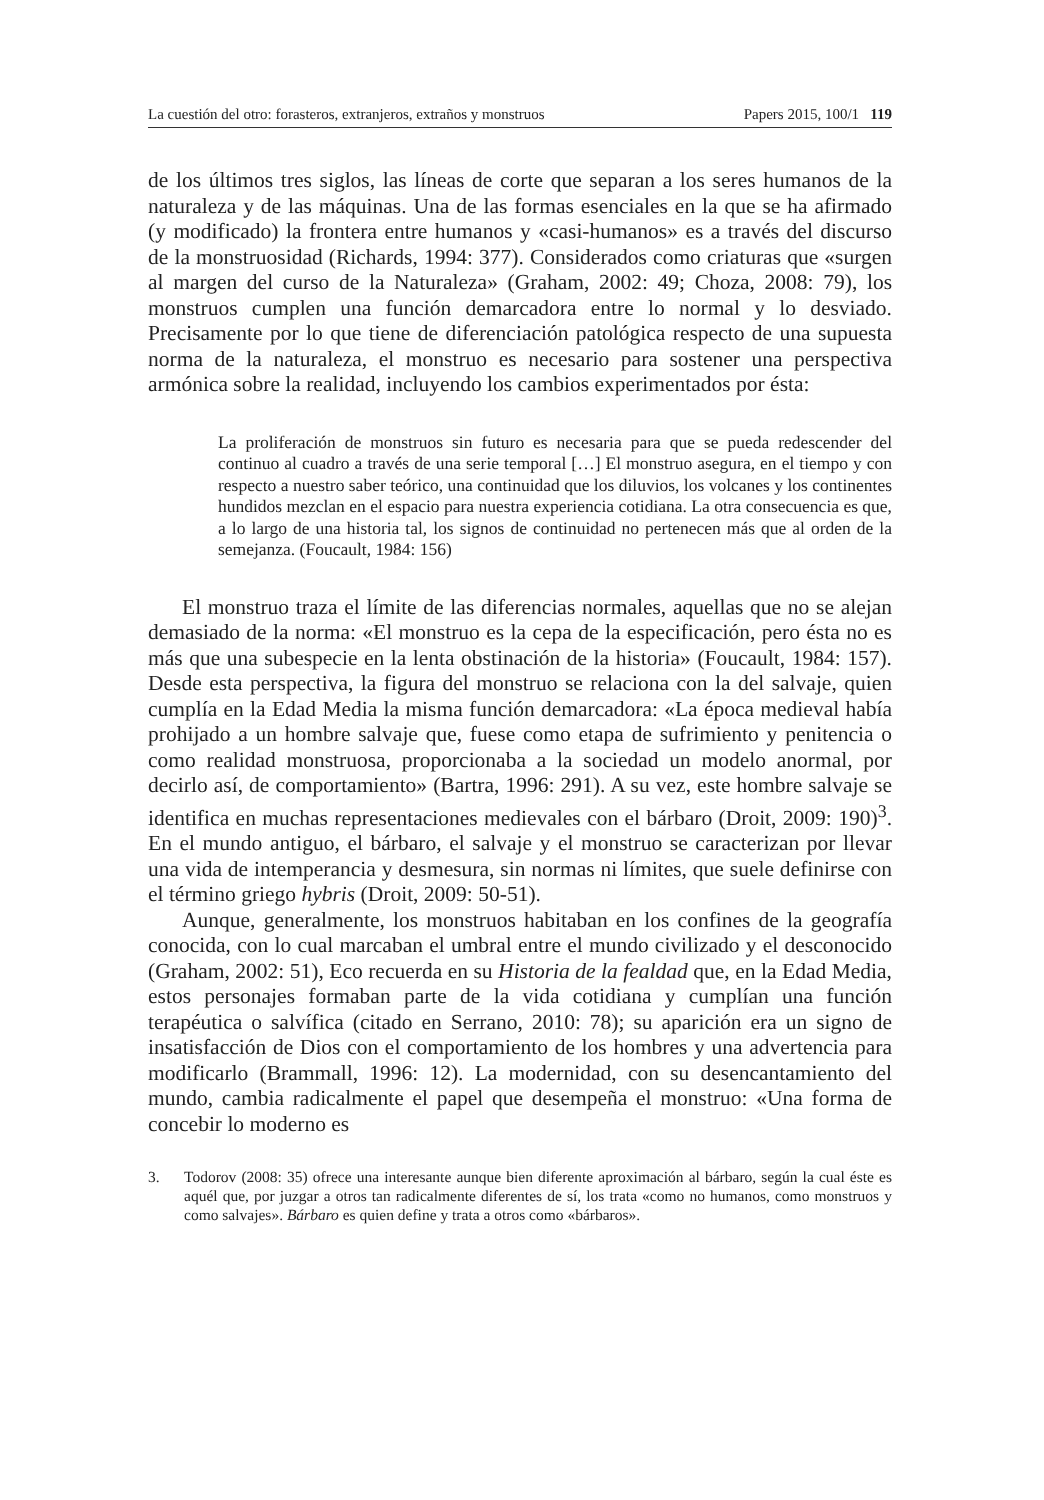La cuestión del otro: forasteros, extranjeros, extraños y monstruos Papers 2015, 100/1 119
de los últimos tres siglos, las líneas de corte que separan a los seres humanos de la naturaleza y de las máquinas. Una de las formas esenciales en la que se ha afirmado (y modificado) la frontera entre humanos y «casi-humanos» es a través del discurso de la monstruosidad (Richards, 1994: 377). Considerados como criaturas que «surgen al margen del curso de la Naturaleza» (Graham, 2002: 49; Choza, 2008: 79), los monstruos cumplen una función demarcadora entre lo normal y lo desviado. Precisamente por lo que tiene de diferenciación patológica respecto de una supuesta norma de la naturaleza, el monstruo es necesario para sostener una perspectiva armónica sobre la realidad, incluyendo los cambios experimentados por ésta:
La proliferación de monstruos sin futuro es necesaria para que se pueda redescender del continuo al cuadro a través de una serie temporal […] El monstruo asegura, en el tiempo y con respecto a nuestro saber teórico, una continuidad que los diluvios, los volcanes y los continentes hundidos mezclan en el espacio para nuestra experiencia cotidiana. La otra consecuencia es que, a lo largo de una historia tal, los signos de continuidad no pertenecen más que al orden de la semejanza. (Foucault, 1984: 156)
El monstruo traza el límite de las diferencias normales, aquellas que no se alejan demasiado de la norma: «El monstruo es la cepa de la especificación, pero ésta no es más que una subespecie en la lenta obstinación de la historia» (Foucault, 1984: 157). Desde esta perspectiva, la figura del monstruo se relaciona con la del salvaje, quien cumplía en la Edad Media la misma función demarcadora: «La época medieval había prohijado a un hombre salvaje que, fuese como etapa de sufrimiento y penitencia o como realidad monstruosa, proporcionaba a la sociedad un modelo anormal, por decirlo así, de comportamiento» (Bartra, 1996: 291). A su vez, este hombre salvaje se identifica en muchas representaciones medievales con el bárbaro (Droit, 2009: 190)<sup>3</sup>. En el mundo antiguo, el bárbaro, el salvaje y el monstruo se caracterizan por llevar una vida de intemperancia y desmesura, sin normas ni límites, que suele definirse con el término griego hybris (Droit, 2009: 50-51).
Aunque, generalmente, los monstruos habitaban en los confines de la geografía conocida, con lo cual marcaban el umbral entre el mundo civilizado y el desconocido (Graham, 2002: 51), Eco recuerda en su Historia de la fealdad que, en la Edad Media, estos personajes formaban parte de la vida cotidiana y cumplían una función terapéutica o salvífica (citado en Serrano, 2010: 78); su aparición era un signo de insatisfacción de Dios con el comportamiento de los hombres y una advertencia para modificarlo (Brammall, 1996: 12). La modernidad, con su desencantamiento del mundo, cambia radicalmente el papel que desempeña el monstruo: «Una forma de concebir lo moderno es
3. Todorov (2008: 35) ofrece una interesante aunque bien diferente aproximación al bárbaro, según la cual éste es aquél que, por juzgar a otros tan radicalmente diferentes de sí, los trata «como no humanos, como monstruos y como salvajes». Bárbaro es quien define y trata a otros como «bárbaros».